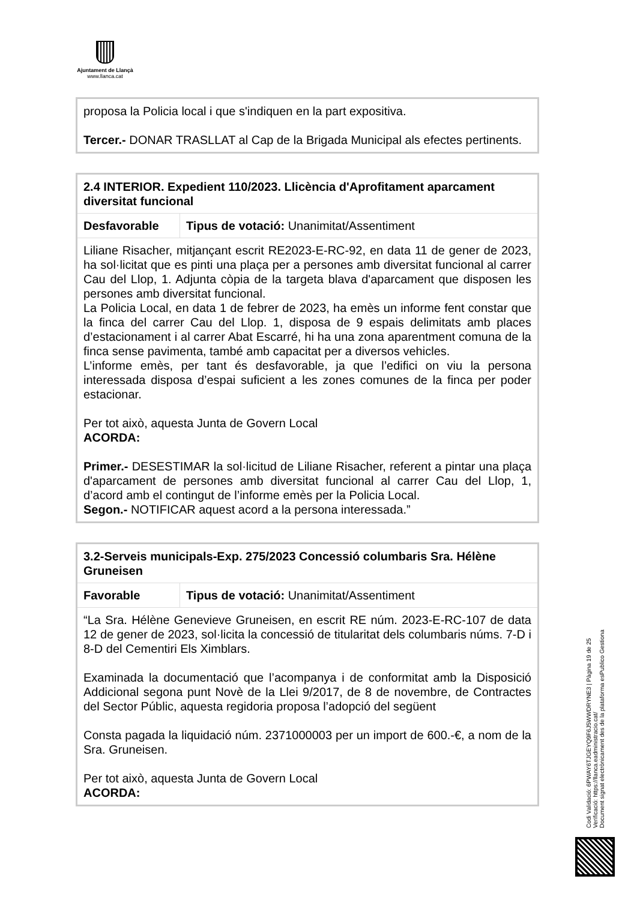Ajuntament de Llançà
www.llanca.cat
| proposa la Policia local i que s'indiquen en la part expositiva. Tercer.- DONAR TRASLLAT al Cap de la Brigada Municipal als efectes pertinents. |
| 2.4 INTERIOR. Expedient 110/2023. Llicència d'Aprofitament aparcament diversitat funcional | |
| Desfavorable | Tipus de votació: Unanimitat/Assentiment |
| Liliane Risacher, mitjançant escrit RE2023-E-RC-92, en data 11 de gener de 2023, ha sol·licitat que es pinti una plaça per a persones amb diversitat funcional al carrer Cau del Llop, 1. Adjunta còpia de la targeta blava d'aparcament que disposen les persones amb diversitat funcional. La Policia Local, en data 1 de febrer de 2023, ha emès un informe fent constar que la finca del carrer Cau del Llop. 1, disposa de 9 espais delimitats amb places d’estacionament i al carrer Abat Escarré, hi ha una zona aparentment comuna de la finca sense pavimenta, també amb capacitat per a diversos vehicles. L’informe emès, per tant és desfavorable, ja que l’edifici on viu la persona interessada disposa d’espai suficient a les zones comunes de la finca per poder estacionar. Per tot això, aquesta Junta de Govern Local ACORDA: Primer.- DESESTIMAR la sol·licitud de Liliane Risacher, referent a pintar una plaça d'aparcament de persones amb diversitat funcional al carrer Cau del Llop, 1, d’acord amb el contingut de l’informe emès per la Policia Local. Segon.- NOTIFICAR aquest acord a la persona interessada.” | |
| 3.2-Serveis municipals-Exp. 275/2023 Concessió columbaris Sra. Hélène Gruneisen | |
| Favorable | Tipus de votació: Unanimitat/Assentiment |
| “La Sra. Hélène Genevieve Gruneisen, en escrit RE núm. 2023-E-RC-107 de data 12 de gener de 2023, sol·licita la concessió de titularitat dels columbaris núms. 7-D i 8-D del Cementiri Els Ximblars. Examinada la documentació que l’acompanya i de conformitat amb la Disposició Addicional segona punt Novè de la Llei 9/2017, de 8 de novembre, de Contractes del Sector Públic, aquesta regidoria proposa l’adopció del següent Consta pagada la liquidació núm. 2371000003 per un import de 600.-€, a nom de la Sra. Gruneisen. Per tot això, aquesta Junta de Govern Local ACORDA: | |
Codi Validació: 6PWAY6TJGEYQ9F6J5WWDRYNE3 | Pàgina 19 de 25
Verificació: https://llanca.eadministracio.cat/
Document signat electrònicament des de la plataforma esPublico Gestiona